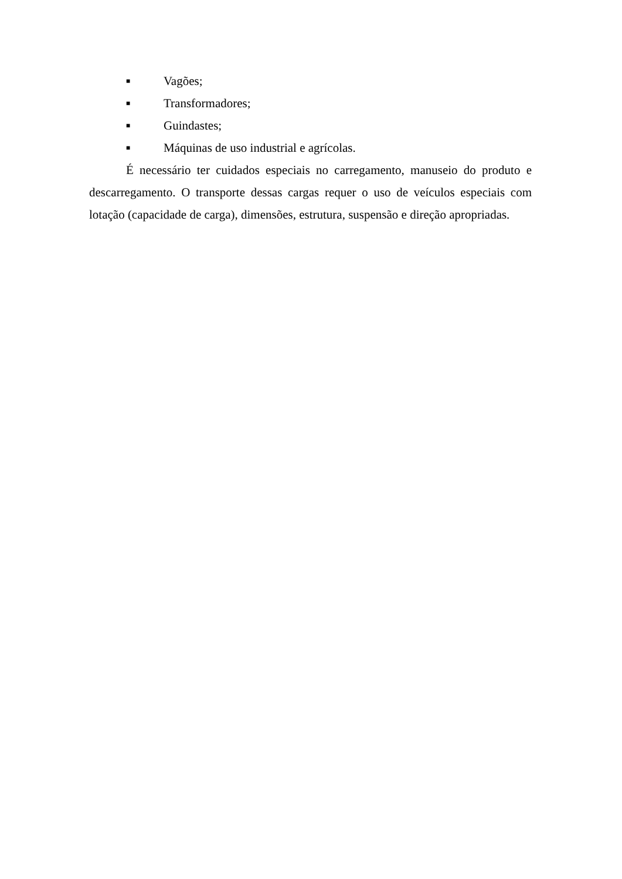■ Vagões;
■ Transformadores;
■ Guindastes;
■ Máquinas de uso industrial e agrícolas.
É necessário ter cuidados especiais no carregamento, manuseio do produto e descarregamento. O transporte dessas cargas requer o uso de veículos especiais com lotação (capacidade de carga), dimensões, estrutura, suspensão e direção apropriadas.